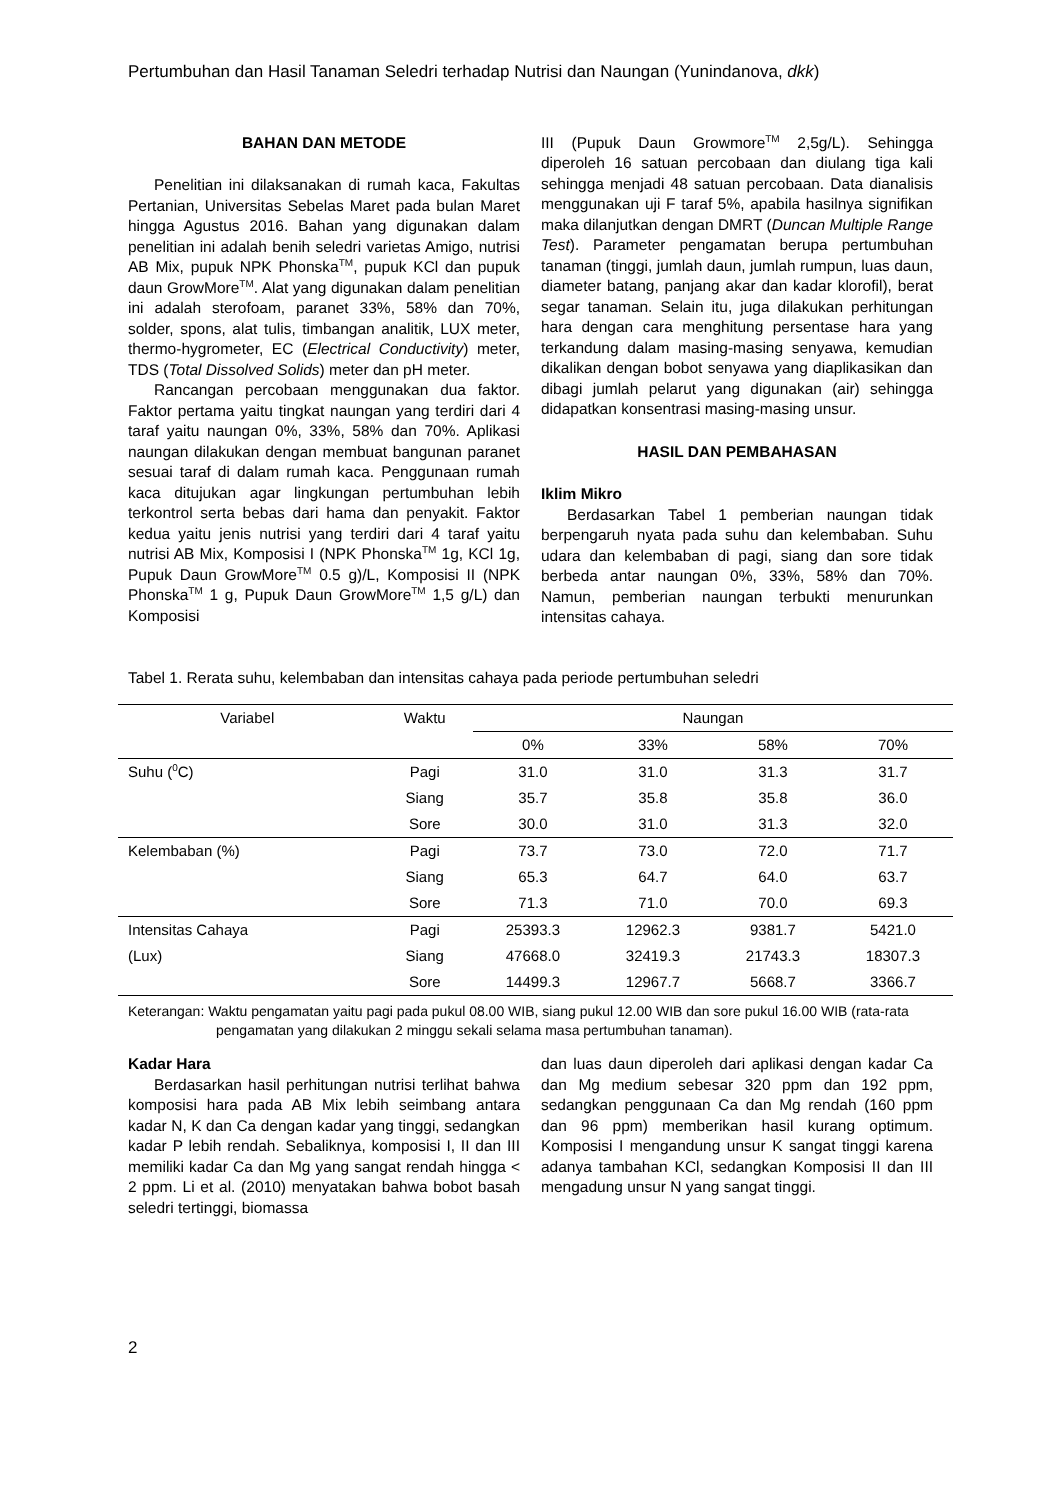Pertumbuhan dan Hasil Tanaman Seledri terhadap Nutrisi dan Naungan (Yunindanova, dkk)
BAHAN DAN METODE
Penelitian ini dilaksanakan di rumah kaca, Fakultas Pertanian, Universitas Sebelas Maret pada bulan Maret hingga Agustus 2016. Bahan yang digunakan dalam penelitian ini adalah benih seledri varietas Amigo, nutrisi AB Mix, pupuk NPK Phonska<sup>TM</sup>, pupuk KCl dan pupuk daun GrowMore<sup>TM</sup>. Alat yang digunakan dalam penelitian ini adalah sterofoam, paranet 33%, 58% dan 70%, solder, spons, alat tulis, timbangan analitik, LUX meter, thermo-hygrometer, EC (Electrical Conductivity) meter, TDS (Total Dissolved Solids) meter dan pH meter.
Rancangan percobaan menggunakan dua faktor. Faktor pertama yaitu tingkat naungan yang terdiri dari 4 taraf yaitu naungan 0%, 33%, 58% dan 70%. Aplikasi naungan dilakukan dengan membuat bangunan paranet sesuai taraf di dalam rumah kaca. Penggunaan rumah kaca ditujukan agar lingkungan pertumbuhan lebih terkontrol serta bebas dari hama dan penyakit. Faktor kedua yaitu jenis nutrisi yang terdiri dari 4 taraf yaitu nutrisi AB Mix, Komposisi I (NPK Phonska<sup>TM</sup> 1g, KCl 1g, Pupuk Daun GrowMore<sup>TM</sup> 0.5 g)/L, Komposisi II (NPK Phonska<sup>TM</sup> 1 g, Pupuk Daun GrowMore<sup>TM</sup> 1,5 g/L) dan Komposisi
III (Pupuk Daun Growmore<sup>TM</sup> 2,5g/L). Sehingga diperoleh 16 satuan percobaan dan diulang tiga kali sehingga menjadi 48 satuan percobaan. Data dianalisis menggunakan uji F taraf 5%, apabila hasilnya signifikan maka dilanjutkan dengan DMRT (Duncan Multiple Range Test). Parameter pengamatan berupa pertumbuhan tanaman (tinggi, jumlah daun, jumlah rumpun, luas daun, diameter batang, panjang akar dan kadar klorofil), berat segar tanaman. Selain itu, juga dilakukan perhitungan hara dengan cara menghitung persentase hara yang terkandung dalam masing-masing senyawa, kemudian dikalikan dengan bobot senyawa yang diaplikasikan dan dibagi jumlah pelarut yang digunakan (air) sehingga didapatkan konsentrasi masing-masing unsur.
HASIL DAN PEMBAHASAN
Iklim Mikro
Berdasarkan Tabel 1 pemberian naungan tidak berpengaruh nyata pada suhu dan kelembaban. Suhu udara dan kelembaban di pagi, siang dan sore tidak berbeda antar naungan 0%, 33%, 58% dan 70%. Namun, pemberian naungan terbukti menurunkan intensitas cahaya.
Tabel 1. Rerata suhu, kelembaban dan intensitas cahaya pada periode pertumbuhan seledri
| Variabel | Waktu | Naungan | | | |
| --- | --- | --- | --- | --- | --- |
| | | 0% | 33% | 58% | 70% |
| Suhu (<sup>0</sup>C) | Pagi | 31.0 | 31.0 | 31.3 | 31.7 |
| | Siang | 35.7 | 35.8 | 35.8 | 36.0 |
| | Sore | 30.0 | 31.0 | 31.3 | 32.0 |
| Kelembaban (%) | Pagi | 73.7 | 73.0 | 72.0 | 71.7 |
| | Siang | 65.3 | 64.7 | 64.0 | 63.7 |
| | Sore | 71.3 | 71.0 | 70.0 | 69.3 |
| Intensitas Cahaya | Pagi | 25393.3 | 12962.3 | 9381.7 | 5421.0 |
| (Lux) | Siang | 47668.0 | 32419.3 | 21743.3 | 18307.3 |
| | Sore | 14499.3 | 12967.7 | 5668.7 | 3366.7 |
Keterangan: Waktu pengamatan yaitu pagi pada pukul 08.00 WIB, siang pukul 12.00 WIB dan sore pukul 16.00 WIB (rata-rata pengamatan yang dilakukan 2 minggu sekali selama masa pertumbuhan tanaman).
Kadar Hara
Berdasarkan hasil perhitungan nutrisi terlihat bahwa komposisi hara pada AB Mix lebih seimbang antara kadar N, K dan Ca dengan kadar yang tinggi, sedangkan kadar P lebih rendah. Sebaliknya, komposisi I, II dan III memiliki kadar Ca dan Mg yang sangat rendah hingga < 2 ppm. Li et al. (2010) menyatakan bahwa bobot basah seledri tertinggi, biomassa
dan luas daun diperoleh dari aplikasi dengan kadar Ca dan Mg medium sebesar 320 ppm dan 192 ppm, sedangkan penggunaan Ca dan Mg rendah (160 ppm dan 96 ppm) memberikan hasil kurang optimum. Komposisi I mengandung unsur K sangat tinggi karena adanya tambahan KCl, sedangkan Komposisi II dan III mengadung unsur N yang sangat tinggi.
2